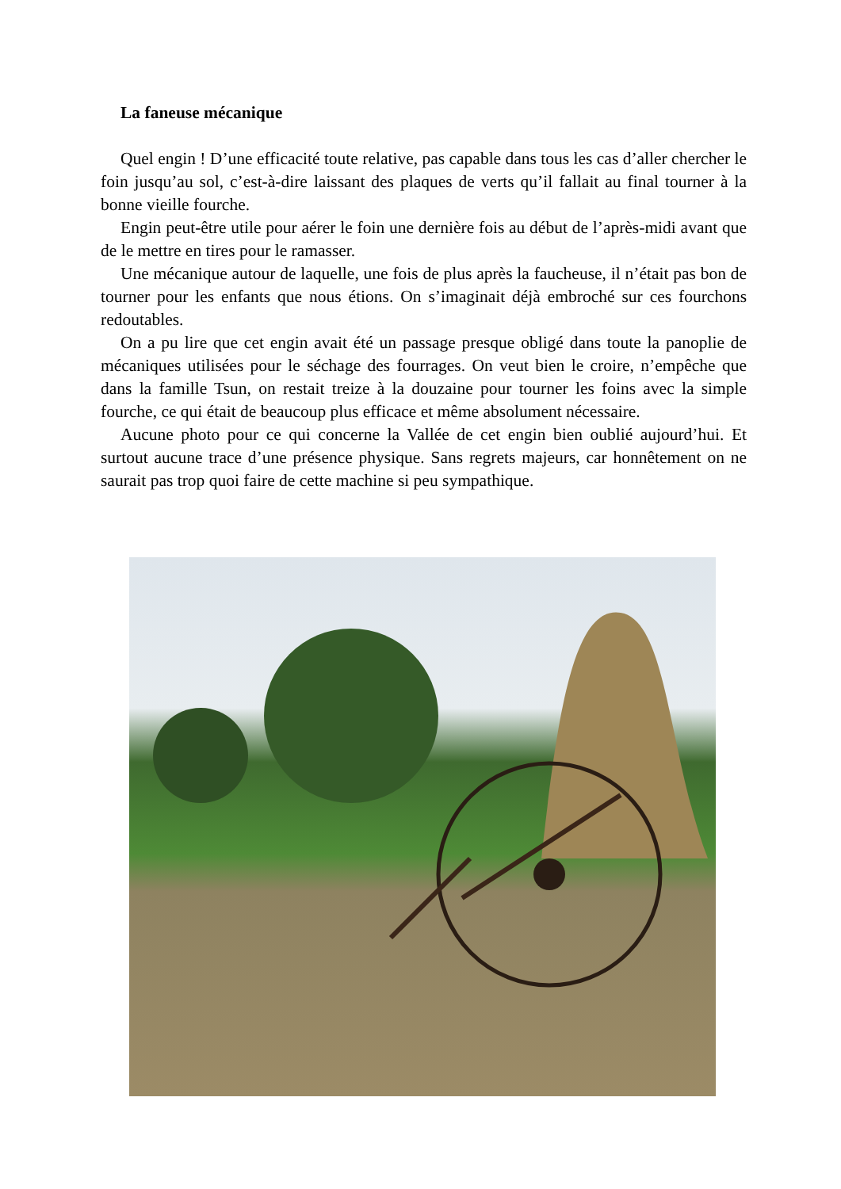La faneuse mécanique
Quel engin ! D’une efficacité toute relative, pas capable dans tous les cas d’aller chercher le foin jusqu’au sol, c’est-à-dire laissant des plaques de verts qu’il fallait au final tourner à la bonne vieille fourche.
Engin peut-être utile pour aérer le foin une dernière fois au début de l’après-midi avant que de le mettre en tires pour le ramasser.
Une mécanique autour de laquelle, une fois de plus après la faucheuse, il n’était pas bon de tourner pour les enfants que nous étions. On s’imaginait déjà embroché sur ces fourchons redoutables.
On a pu lire que cet engin avait été un passage presque obligé dans toute la panoplie de mécaniques utilisées pour le séchage des fourrages. On veut bien le croire, n’empêche que dans la famille Tsun, on restait treize à la douzaine pour tourner les foins avec la simple fourche, ce qui était de beaucoup plus efficace et même absolument nécessaire.
Aucune photo pour ce qui concerne la Vallée de cet engin bien oublié aujourd’hui. Et surtout aucune trace d’une présence physique. Sans regrets majeurs, car honnêtement on ne saurait pas trop quoi faire de cette machine si peu sympathique.